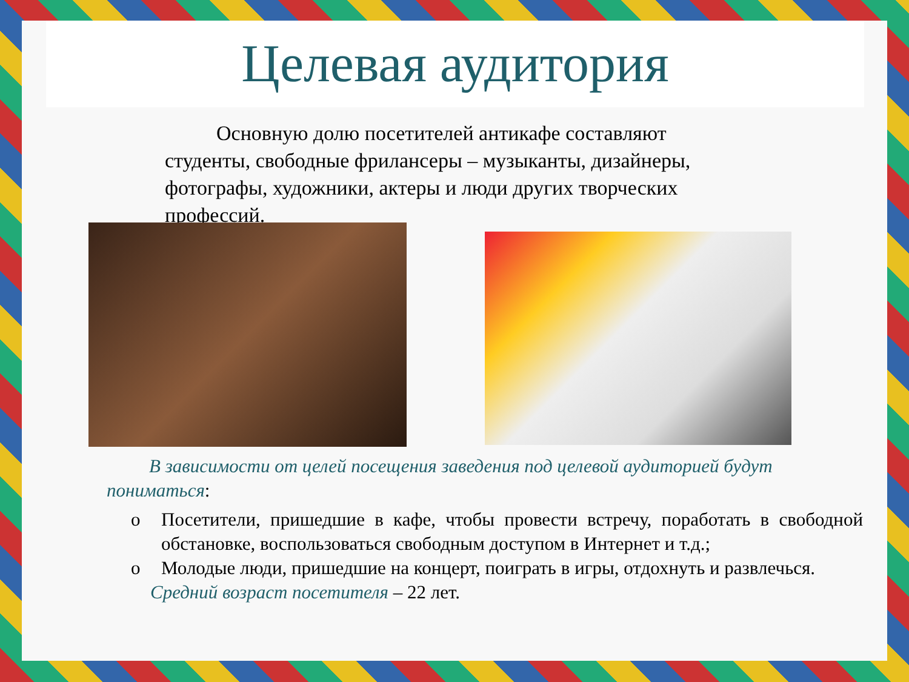Целевая аудитория
Основную долю посетителей антикафе составляют студенты, свободные фрилансеры – музыканты, дизайнеры, фотографы, художники, актеры и люди других творческих профессий.
В зависимости от целей посещения заведения под целевой аудиторией будут пониматься:
o Посетители, пришедшие в кафе, чтобы провести встречу, поработать в свободной обстановке, воспользоваться свободным доступом в Интернет и т.д.;
o Молодые люди, пришедшие на концерт, поиграть в игры, отдохнуть и развлечься.
Средний возраст посетителя – 22 лет.